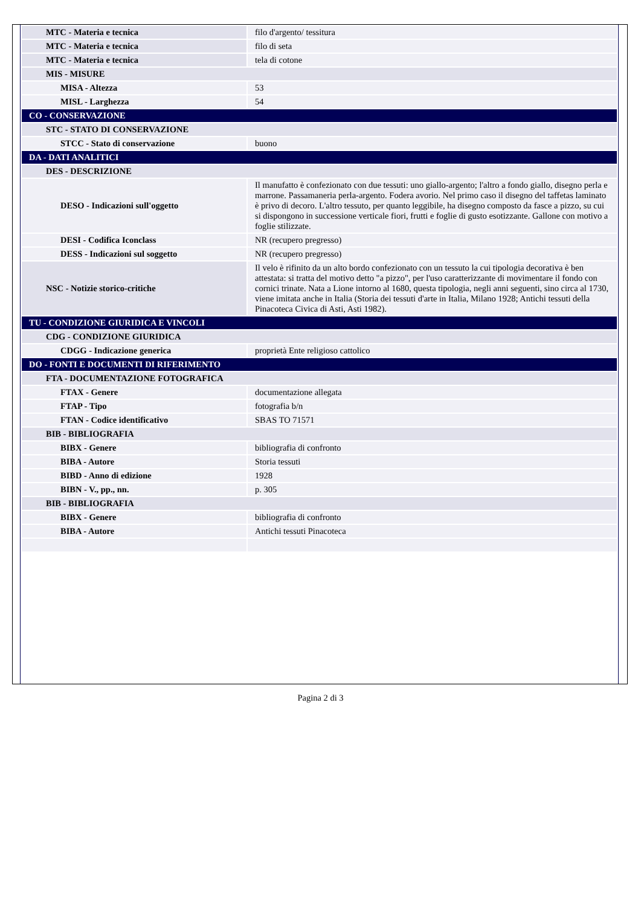| MTC - Materia e tecnica | filo d'argento/ tessitura |
| MTC - Materia e tecnica | filo di seta |
| MTC - Materia e tecnica | tela di cotone |
| MIS - MISURE | |
| MISA - Altezza | 53 |
| MISL - Larghezza | 54 |
| CO - CONSERVAZIONE | |
| STC - STATO DI CONSERVAZIONE | |
| STCC - Stato di conservazione | buono |
| DA - DATI ANALITICI | |
| DES - DESCRIZIONE | |
| DESO - Indicazioni sull'oggetto | Il manufatto è confezionato con due tessuti: uno giallo-argento; l'altro a fondo giallo, disegno perla e marrone. Passamaneria perla-argento. Fodera avorio. Nel primo caso il disegno del taffetas laminato è privo di decoro. L'altro tessuto, per quanto leggibile, ha disegno composto da fasce a pizzo, su cui si dispongono in successione verticale fiori, frutti e foglie di gusto esotizzante. Gallone con motivo a foglie stilizzate. |
| DESI - Codifica Iconclass | NR (recupero pregresso) |
| DESS - Indicazioni sul soggetto | NR (recupero pregresso) |
| NSC - Notizie storico-critiche | Il velo è rifinito da un alto bordo confezionato con un tessuto la cui tipologia decorativa è ben attestata: si tratta del motivo detto "a pizzo", per l'uso caratterizzante di movimentare il fondo con cornici trinate. Nata a Lione intorno al 1680, questa tipologia, negli anni seguenti, sino circa al 1730, viene imitata anche in Italia (Storia dei tessuti d'arte in Italia, Milano 1928; Antichi tessuti della Pinacoteca Civica di Asti, Asti 1982). |
| TU - CONDIZIONE GIURIDICA E VINCOLI | |
| CDG - CONDIZIONE GIURIDICA | |
| CDGG - Indicazione generica | proprietà Ente religioso cattolico |
| DO - FONTI E DOCUMENTI DI RIFERIMENTO | |
| FTA - DOCUMENTAZIONE FOTOGRAFICA | |
| FTAX - Genere | documentazione allegata |
| FTAP - Tipo | fotografia b/n |
| FTAN - Codice identificativo | SBAS TO 71571 |
| BIB - BIBLIOGRAFIA | |
| BIBX - Genere | bibliografia di confronto |
| BIBA - Autore | Storia tessuti |
| BIBD - Anno di edizione | 1928 |
| BIBN - V., pp., nn. | p. 305 |
| BIB - BIBLIOGRAFIA | |
| BIBX - Genere | bibliografia di confronto |
| BIBA - Autore | Antichi tessuti Pinacoteca |
Pagina 2 di 3